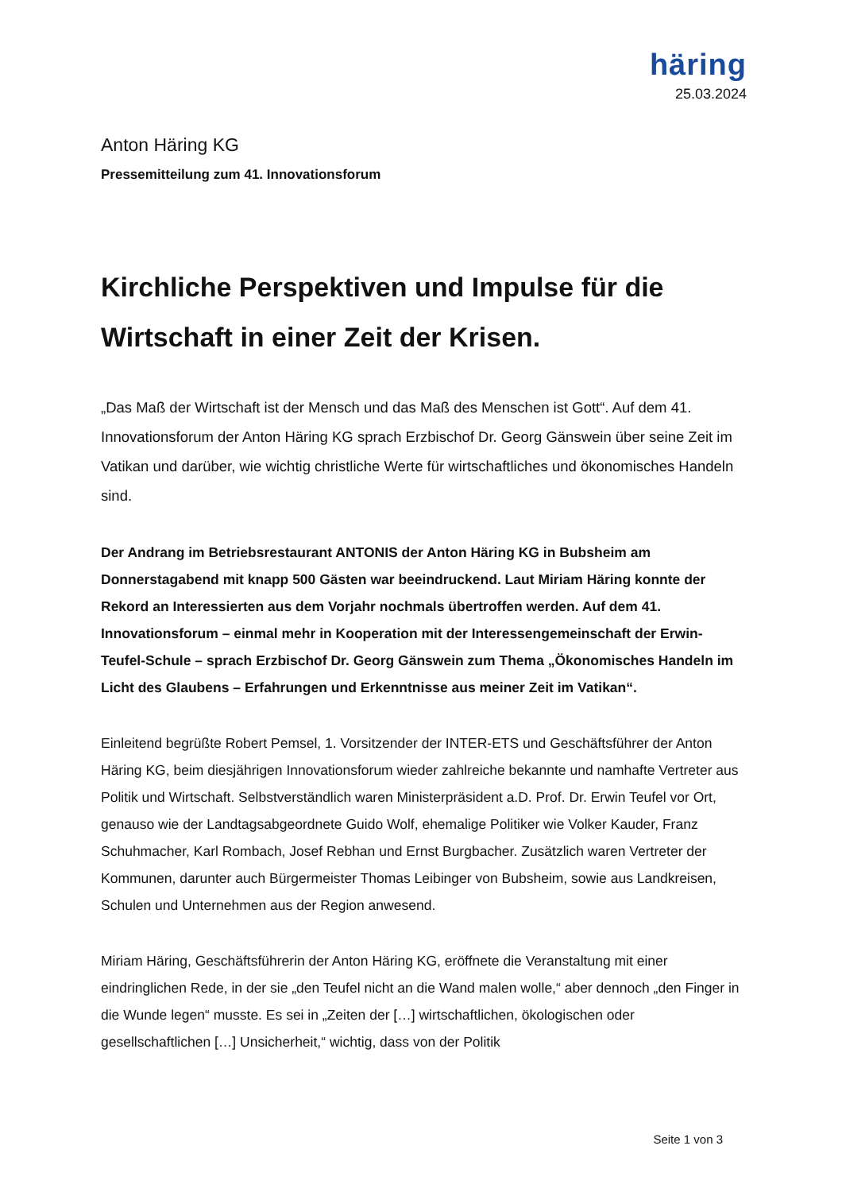häring
25.03.2024
Anton Häring KG
Pressemitteilung zum 41. Innovationsforum
Kirchliche Perspektiven und Impulse für die Wirtschaft in einer Zeit der Krisen.
„Das Maß der Wirtschaft ist der Mensch und das Maß des Menschen ist Gott“. Auf dem 41. Innovationsforum der Anton Häring KG sprach Erzbischof Dr. Georg Gänswein über seine Zeit im Vatikan und darüber, wie wichtig christliche Werte für wirtschaftliches und ökonomisches Handeln sind.
Der Andrang im Betriebsrestaurant ANTONIS der Anton Häring KG in Bubsheim am Donnerstagabend mit knapp 500 Gästen war beeindruckend. Laut Miriam Häring konnte der Rekord an Interessierten aus dem Vorjahr nochmals übertroffen werden. Auf dem 41. Innovationsforum – einmal mehr in Kooperation mit der Interessengemeinschaft der Erwin-Teufel-Schule – sprach Erzbischof Dr. Georg Gänswein zum Thema „Ökonomisches Handeln im Licht des Glaubens – Erfahrungen und Erkenntnisse aus meiner Zeit im Vatikan“.
Einleitend begrüßte Robert Pemsel, 1. Vorsitzender der INTER-ETS und Geschäftsführer der Anton Häring KG, beim diesjährigen Innovationsforum wieder zahlreiche bekannte und namhafte Vertreter aus Politik und Wirtschaft. Selbstverständlich waren Ministerpräsident a.D. Prof. Dr. Erwin Teufel vor Ort, genauso wie der Landtagsabgeordnete Guido Wolf, ehemalige Politiker wie Volker Kauder, Franz Schuhmacher, Karl Rombach, Josef Rebhan und Ernst Burgbacher. Zusätzlich waren Vertreter der Kommunen, darunter auch Bürgermeister Thomas Leibinger von Bubsheim, sowie aus Landkreisen, Schulen und Unternehmen aus der Region anwesend.
Miriam Häring, Geschäftsführerin der Anton Häring KG, eröffnete die Veranstaltung mit einer eindringlichen Rede, in der sie „den Teufel nicht an die Wand malen wolle,“ aber dennoch „den Finger in die Wunde legen“ musste. Es sei in „Zeiten der […] wirtschaftlichen, ökologischen oder gesellschaftlichen […] Unsicherheit,“ wichtig, dass von der Politik
Seite 1 von 3